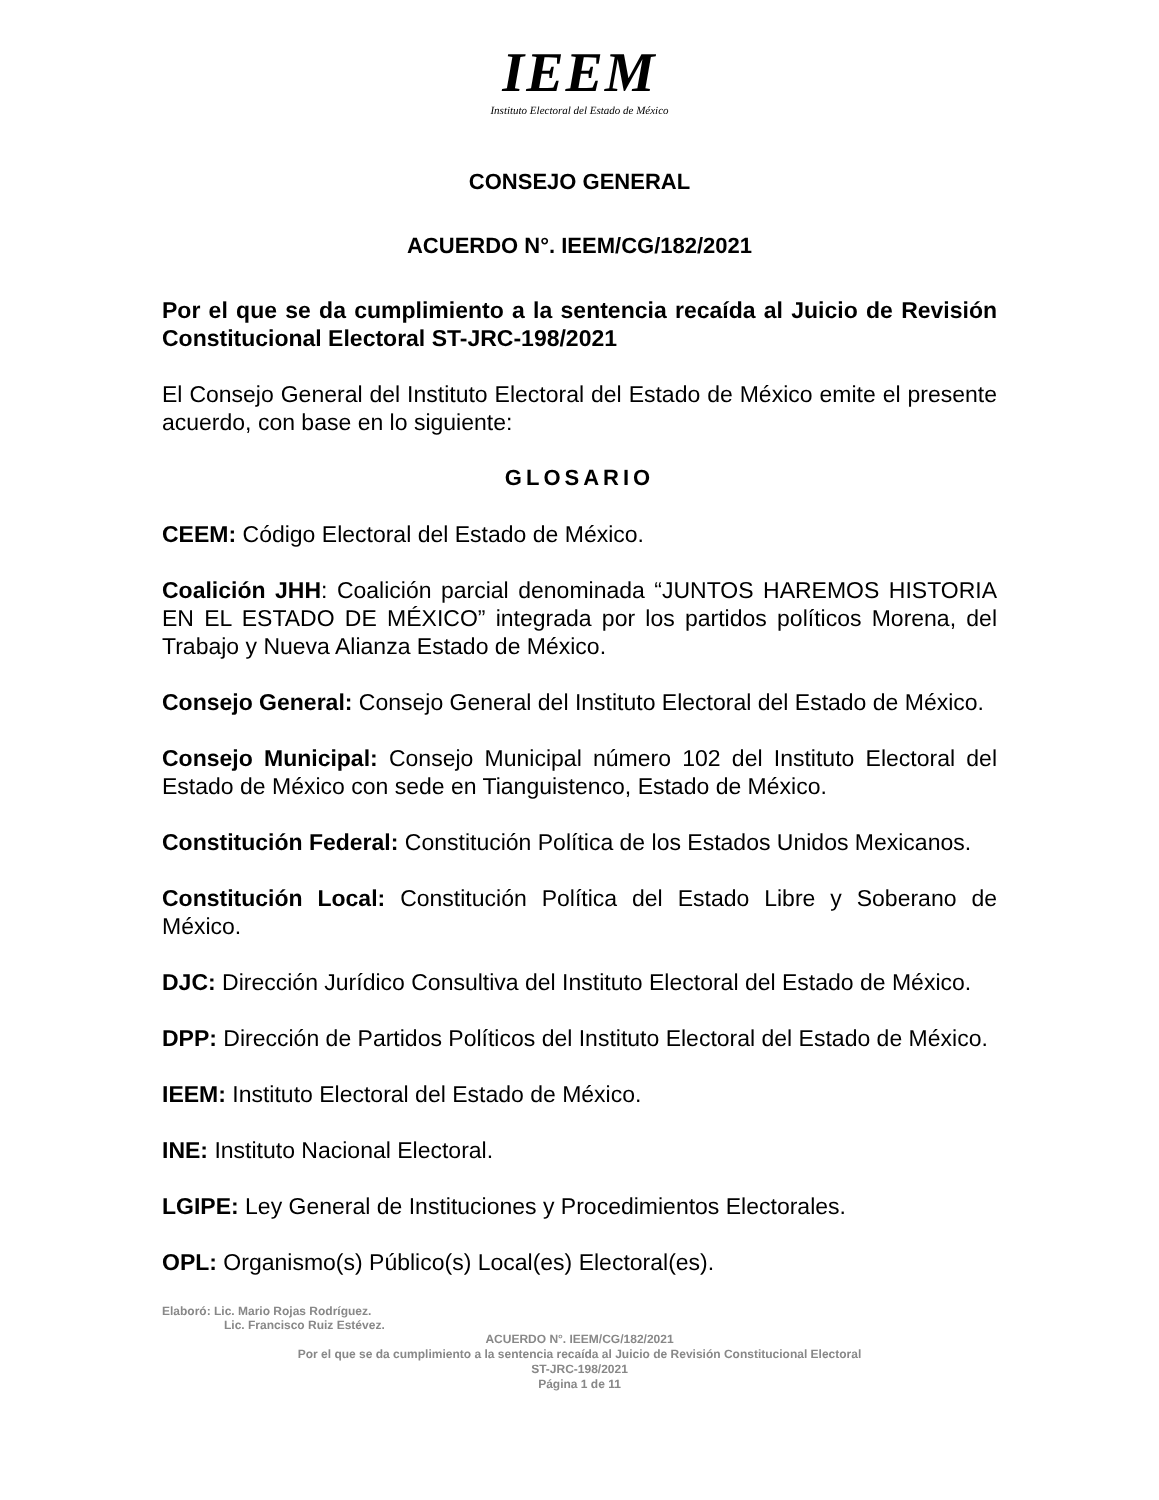IEEM
Instituto Electoral del Estado de México
CONSEJO GENERAL
ACUERDO N°. IEEM/CG/182/2021
Por el que se da cumplimiento a la sentencia recaída al Juicio de Revisión Constitucional Electoral ST-JRC-198/2021
El Consejo General del Instituto Electoral del Estado de México emite el presente acuerdo, con base en lo siguiente:
GLOSARIO
CEEM: Código Electoral del Estado de México.
Coalición JHH: Coalición parcial denominada “JUNTOS HAREMOS HISTORIA EN EL ESTADO DE MÉXICO” integrada por los partidos políticos Morena, del Trabajo y Nueva Alianza Estado de México.
Consejo General: Consejo General del Instituto Electoral del Estado de México.
Consejo Municipal: Consejo Municipal número 102 del Instituto Electoral del Estado de México con sede en Tianguistenco, Estado de México.
Constitución Federal: Constitución Política de los Estados Unidos Mexicanos.
Constitución Local: Constitución Política del Estado Libre y Soberano de México.
DJC: Dirección Jurídico Consultiva del Instituto Electoral del Estado de México.
DPP: Dirección de Partidos Políticos del Instituto Electoral del Estado de México.
IEEM: Instituto Electoral del Estado de México.
INE: Instituto Nacional Electoral.
LGIPE: Ley General de Instituciones y Procedimientos Electorales.
OPL: Organismo(s) Público(s) Local(es) Electoral(es).
Elaboró: Lic. Mario Rojas Rodríguez.
Lic. Francisco Ruiz Estévez.
ACUERDO N°. IEEM/CG/182/2021
Por el que se da cumplimiento a la sentencia recaída al Juicio de Revisión Constitucional Electoral
ST-JRC-198/2021
Página 1 de 11